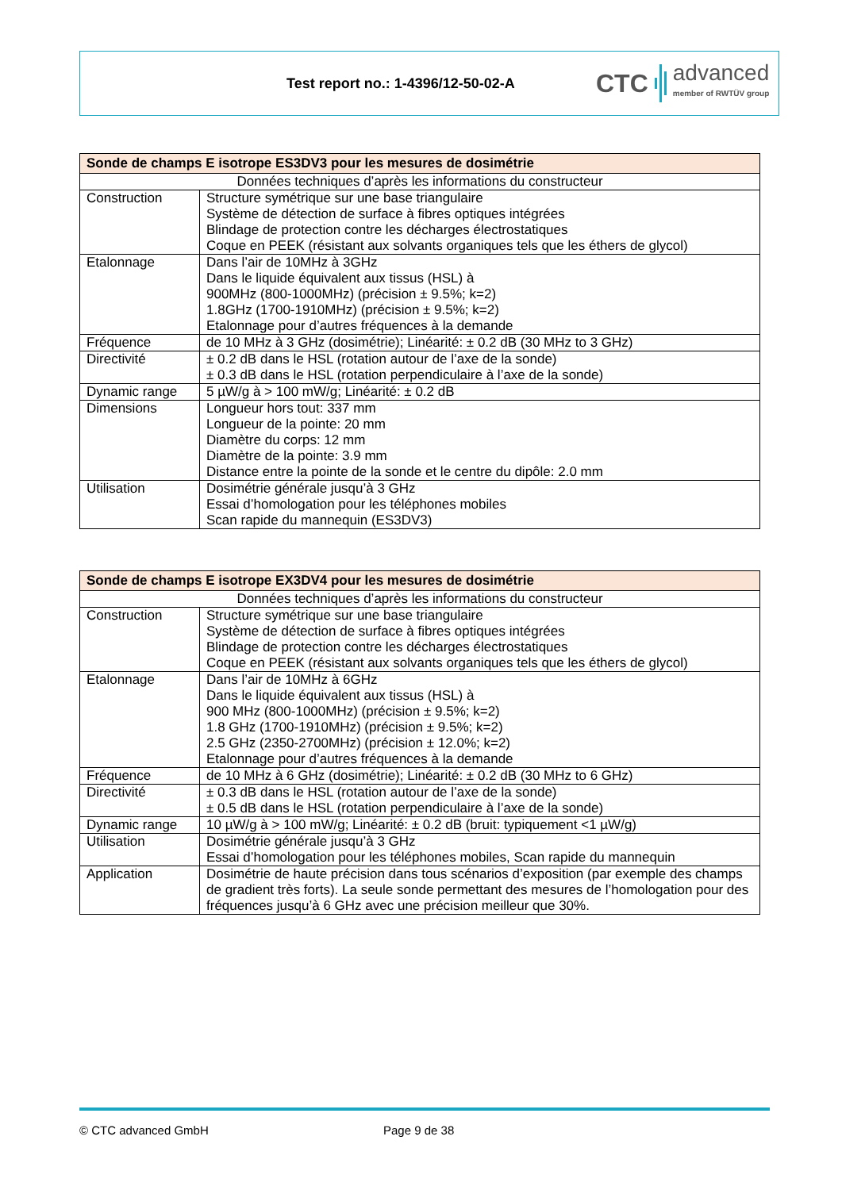Test report no.: 1-4396/12-50-02-A
CTC advanced
member of RWTÜV group
| Sonde de champs E isotrope ES3DV3 pour les mesures de dosimétrie | |
| --- | --- |
| Données techniques d’après les informations du constructeur | |
| Construction | Structure symétrique sur une base triangulaire Système de détection de surface à fibres optiques intégrées Blindage de protection contre les décharges électrostatiques Coque en PEEK (résistant aux solvants organiques tels que les éthers de glycol) |
| Etalonnage | Dans l’air de 10MHz à 3GHz Dans le liquide équivalent aux tissus (HSL) à 900MHz (800-1000MHz) (précision ± 9.5%; k=2) 1.8GHz (1700-1910MHz) (précision ± 9.5%; k=2) Etalonnage pour d’autres fréquences à la demande |
| Fréquence | de 10 MHz à 3 GHz (dosimétrie); Linéarité: ± 0.2 dB (30 MHz to 3 GHz) |
| Directivité | ± 0.2 dB dans le HSL (rotation autour de l’axe de la sonde) ± 0.3 dB dans le HSL (rotation perpendiculaire à l’axe de la sonde) |
| Dynamic range | 5 µW/g à > 100 mW/g; Linéarité: ± 0.2 dB |
| Dimensions | Longueur hors tout: 337 mm Longueur de la pointe: 20 mm Diamètre du corps: 12 mm Diamètre de la pointe: 3.9 mm Distance entre la pointe de la sonde et le centre du dipôle: 2.0 mm |
| Utilisation | Dosimétrie générale jusqu’à 3 GHz Essai d’homologation pour les téléphones mobiles Scan rapide du mannequin (ES3DV3) |
| Sonde de champs E isotrope EX3DV4 pour les mesures de dosimétrie | |
| --- | --- |
| Données techniques d’après les informations du constructeur | |
| Construction | Structure symétrique sur une base triangulaire Système de détection de surface à fibres optiques intégrées Blindage de protection contre les décharges électrostatiques Coque en PEEK (résistant aux solvants organiques tels que les éthers de glycol) |
| Etalonnage | Dans l’air de 10MHz à 6GHz Dans le liquide équivalent aux tissus (HSL) à 900 MHz (800-1000MHz) (précision ± 9.5%; k=2) 1.8 GHz (1700-1910MHz) (précision ± 9.5%; k=2) 2.5 GHz (2350-2700MHz) (précision ± 12.0%; k=2) Etalonnage pour d’autres fréquences à la demande |
| Fréquence | de 10 MHz à 6 GHz (dosimétrie); Linéarité: ± 0.2 dB (30 MHz to 6 GHz) |
| Directivité | ± 0.3 dB dans le HSL (rotation autour de l’axe de la sonde) ± 0.5 dB dans le HSL (rotation perpendiculaire à l’axe de la sonde) |
| Dynamic range | 10 µW/g à > 100 mW/g; Linéarité: ± 0.2 dB (bruit: typiquement <1 µW/g) |
| Utilisation | Dosimétrie générale jusqu’à 3 GHz Essai d’homologation pour les téléphones mobiles, Scan rapide du mannequin |
| Application | Dosimétrie de haute précision dans tous scénarios d’exposition (par exemple des champs de gradient très forts). La seule sonde permettant des mesures de l’homologation pour des fréquences jusqu’à 6 GHz avec une précision meilleur que 30%. |
© CTC advanced GmbH Page 9 de 38